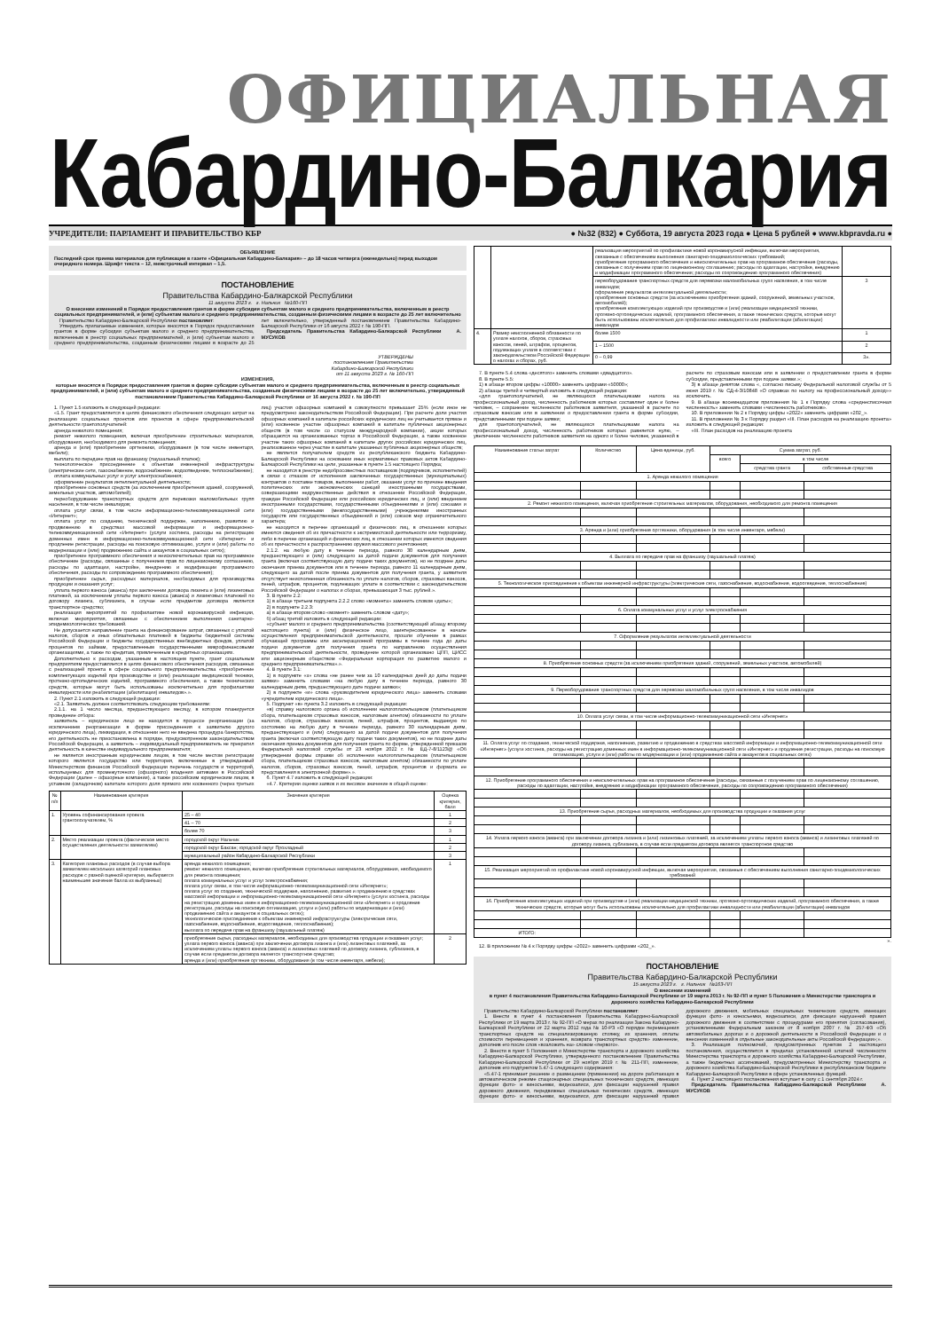ОФИЦИАЛЬНАЯ
Кабардино-Балкария
УЧРЕДИТЕЛИ: ПАРЛАМЕНТ И ПРАВИТЕЛЬСТВО КБР ● №32 (832) ● Суббота, 19 августа 2023 года ● Цена 5 рублей ● www.kbpravda.ru ●
ОБЪЯВЛЕНИЕ
Последний срок приема материалов для публикации в газете «Официальная Кабардино-Балкария» – до 18 часов четверга (еженедельно) перед выходом очередного номера. Шрифт текста – 12, межстрочный интервал – 1,5.
ПОСТАНОВЛЕНИЕ
Правительства Кабардино-Балкарской Республики
11 августа 2023 г. г. Нальчик №160-ПП
О внесении изменений в Порядок предоставления грантов в форме субсидии субъектам малого и среднего предпринимательства, включенным в реестр социальных предпринимателей, и (или) субъектам малого и среднего предпринимательства, созданным физическими лицами в возрасте до 25 лет включительно
Правительство Кабардино-Балкарской Республики постановляет:
Утвердить прилагаемые изменения, которые вносятся в Порядок предоставления грантов в форме субсидии субъектам малого и среднего предпринимательства, включенным в реестр социальных предпринимателей, и (или) субъектам малого и среднего предпринимательства, созданным физическими лицами в возрасте до 25 лет включительно, утвержденный постановлением Правительства Кабардино-Балкарской Республики от 16 августа 2022 г. № 190-ПП.
Председатель Правительства Кабардино-Балкарской Республики А. МУСУКОВ
УТВЕРЖДЕНЫ
постановлением Правительства
Кабардино-Балкарской Республики
от 11 августа 2023 г. № 160-ПП
ИЗМЕНЕНИЯ,
которые вносятся в Порядок предоставления грантов в форме субсидии субъектам малого и среднего предпринимательства, включенным в реестр социальных предпринимателей, и (или) субъектам малого и среднего предпринимательства, созданным физическими лицами в возрасте до 25 лет включительно, утвержденный постановлением Правительства Кабардино-Балкарской Республики от 16 августа 2022 г. № 190-ПП
1. Пункт 1.5 изложить в следующей редакции:
«1.5. Грант предоставляется в целях финансового обеспечения следующих затрат на реализацию социальных проектов или проектов в сфере предпринимательской деятельности грантополучателей:
аренда нежилого помещения;
ремонт нежилого помещения, включая приобретение строительных материалов, оборудования, необходимого для ремонта помещения;
аренда и (или) приобретение оргтехники, оборудования (в том числе инвентаря, мебели);
выплата по передаче прав на франшизу (паушальный платеж);
технологическое присоединение к объектам инженерной инфраструктуры (электрические сети, газоснабжение, водоснабжение, водоотведение, теплоснабжение);
оплата коммунальных услуг и услуг электроснабжения;
оформление результатов интеллектуальной деятельности;
приобретение основных средств (за исключением приобретения зданий, сооружений, земельных участков, автомобилей);
переоборудование транспортных средств для перевозки маломобильных групп населения, в том числе инвалидов;
оплата услуг связи, в том числе информационно-телекоммуникационной сети «Интернет»;
оплата услуг по созданию, технической поддержке, наполнению, развитию и продвижению в средствах массовой информации и информационно-телекоммуникационной сети «Интернет» (услуги хостинга, расходы на регистрацию доменных имен в информационно-телекоммуникационной сети «Интернет» и продление регистрации, расходы на поисковую оптимизацию, услуги и (или) работы по модернизации и (или) продвижению сайта и аккаунтов в социальных сетях);
приобретение программного обеспечения и неисключительных прав на программное обеспечение (расходы, связанные с получением прав по лицензионному соглашению, расходы по адаптации, настройке, внедрению и модификации программного обеспечения, расходы по сопровождению программного обеспечения);
приобретение сырья, расходных материалов, необходимых для производства продукции и оказания услуг;
уплата первого взноса (аванса) при заключении договора лизинга и (или) лизинговых платежей, за исключением уплаты первого взноса (аванса) и лизинговых платежей по договору лизинга, сублизинга, в случае если предметом договора является транспортное средство;
реализация мероприятий по профилактике новой коронавирусной инфекции, включая мероприятия, связанные с обеспечением выполнения санитарно-эпидемиологических требований.
Не допускается направление гранта на финансирование затрат, связанных с уплатой налогов, сборов и иных обязательных платежей в бюджеты бюджетной системы Российской Федерации и бюджеты государственных внебюджетных фондов, уплатой процентов по займам, предоставленным государственными микрофинансовыми организациями, а также по кредитам, привлеченным в кредитных организациях.
Дополнительно к расходам, указанным в настоящем пункте, грант социальным предприятиям предоставляется в целях финансового обеспечения расходов, связанных с реализацией проекта в сфере социального предпринимательства «приобретение комплектующих изделий при производстве и (или) реализации медицинской техники, протезно-ортопедических изделий, программного обеспечения, а также технических средств, которые могут быть использованы исключительно для профилактики инвалидности или реабилитации (абилитации) инвалидов».».
2. Пункт 2.1 изложить в следующей редакции:
«2.1. Заявитель должен соответствовать следующим требованиям:
2.1.1. на 1 число месяца, предшествующего месяцу, в котором планируется проведение отбора:
заявитель – юридическое лицо не находится в процессе реорганизации (за исключением реорганизации в форме присоединения к заявителю другого юридического лица), ликвидации, в отношении него не введена процедура банкротства, его деятельность не приостановлена в порядке, предусмотренном законодательством Российской Федерации, а заявитель – индивидуальный предприниматель не прекратил деятельность в качестве индивидуального предпринимателя;
не является иностранным юридическим лицом, в том числе местом регистрации которого является государство или территория, включенные в утверждаемый Министерством финансов Российской Федерации перечень государств и территорий, используемых для промежуточного (офшорного) владения активами в Российской Федерации (далее – офшорные компании), а также российским юридическим лицом, в уставном (складочном) капитале которого доля прямого или косвенного (через третьих лиц) участия офшорных компаний в совокупности превышает 25% (если иное не предусмотрено законодательством Российской Федерации). При расчете доли участия офшорных компаний в капитале российских юридических лиц не учитывается прямое и (или) косвенное участие офшорных компаний в капитале публичных акционерных обществ (в том числе со статусом международной компании), акции которых обращаются на организованных торгах в Российской Федерации, а также косвенное участие таких офшорных компаний в капитале других российских юридических лиц, реализованное через участие в капитале указанных публичных акционерных обществ;
не является получателем средств из республиканского бюджета Кабардино-Балкарской Республики на основании иных нормативных правовых актов Кабардино-Балкарской Республики на цели, указанные в пункте 1.5 настоящего Порядка;
не находится в реестре недобросовестных поставщиков (подрядчиков, исполнителей) в связи с отказом от исполнения заключенных государственных (муниципальных) контрактов о поставке товаров, выполнении работ, оказании услуг по причине введения политических или экономических санкций иностранными государствами, совершающими недружественные действия в отношении Российской Федерации, граждан Российской Федерации или российских юридических лиц, и (или) введением иностранными государствами, государственными объединениями и (или) союзами и (или) государственными (межгосударственными) учреждениями иностранных государств или государственных объединений и (или) союзов мер ограничительного характера;
не находится в перечне организаций и физических лиц, в отношении которых имеются сведения об их причастности к экстремистской деятельности или терроризму, либо в перечне организаций и физических лиц, в отношении которых имеются сведения об их причастности к распространению оружия массового уничтожения;
2.1.2. на любую дату в течение периода, равного 30 календарным дням, предшествующего и (или) следующего за датой подачи документов для получения гранта (включая соответствующую дату подачи таких документов), но не позднее даты окончания приема документов или в течение периода, равного 11 календарным дням, следующего за датой после приема документов для получения гранта, у заявителя отсутствует неисполненная обязанность по уплате налогов, сборов, страховых взносов, пеней, штрафов, процентов, подлежащих уплате в соответствии с законодательством Российской Федерации о налогах и сборах, превышающая 3 тыс. рублей.».
3. В пункте 2.2:
1) в абзаце третьем подпункта 2.2.2 слово «момента» заменить словом «даты»;
2) в подпункте 2.2.3:
а) в абзаце втором слово «момент» заменить словом «дату»;
б) абзац третий изложить в следующей редакции:
«субъект малого и среднего предпринимательства (соответствующий абзацу второму настоящего пункта) и (или) физическое лицо, заинтересованное в начале осуществления предпринимательской деятельности, прошли обучение в рамках обучающей программы или акселерационной программы в течение года до даты подачи документов для получения гранта по направлению осуществления предпринимательской деятельности, проведение которой организовано ЦПП, ЦИСС или акционерным обществом «Федеральная корпорация по развитию малого и среднего предпринимательства».».
4. В пункте 3.1:
1) в подпункте «з» слова «не ранее чем за 10 календарных дней до даты подачи заявки» заменить словами «на любую дату в течение периода, равного 30 календарным дням, предшествующего дате подачи заявки»;
2) в подпункте «и» слова «руководителем юридического лица» заменить словами «учредителем юридического лица».
5. Подпункт «в» пункта 3.2 изложить в следующей редакции:
«в) справку налогового органа об исполнении налогоплательщиком (плательщиком сбора, плательщиком страховых взносов, налоговым агентом) обязанности по уплате налогов, сборов, страховых взносов, пеней, штрафов, процентов, выданную по состоянию на любую дату в течение периода, равного 30 календарным дням, предшествующего и (или) следующего за датой подачи документов для получения гранта (включая соответствующую дату подачи таких документов), но не позднее даты окончания приема документов для получения гранта по форме, утвержденной приказом Федеральной налоговой службы от 23 ноября 2022 г. № ЕД-7-8/1123@ «Об утверждении формы справки об исполнении налогоплательщиком (плательщиком сбора, плательщиком страховых взносов, налоговым агентом) обязанности по уплате налогов, сборов, страховых взносов, пеней, штрафов, процентов и формата ее представления в электронной форме».».
6. Пункт 4.7 изложить в следующей редакции:
«4.7. Критерии оценки заявок и их весовое значение в общей оценке:
| № п/п | Наименование критерия | Значения критерия | Оценка критерия, балл |
| --- | --- | --- | --- |
| 1. | Уровень софинансирования проекта грантополучателем, % | 25 – 40 | 1 |
| | | 41 – 70 | 2 |
| | | более 70 | 3 |
| 2. | Место реализации проекта (фактическое место осуществления деятельности заявителем) | городской округ Нальчик | 1 |
| | | городской округ Баксан; городской округ Прохладный | 2 |
| | | муниципальный район Кабардино-Балкарской Республики | 3 |
| 3. | Категория плановых расходов (в случае выбора заявителем нескольких категорий плановых расходов с разной оценкой критерия, выбирается наименьшее значение балла из выбранных) | аренда нежилого помещения; ремонт нежилого помещения, включая приобретение строительных материалов, оборудования, необходимого для ремонта помещения; оплата коммунальных услуг и услуг электроснабжения; оплата услуг связи, в том числе информационно-телекоммуникационной сети «Интернет»; оплата услуг по созданию, технической поддержке, наполнению, развитию и продвижению в средствах массовой информации и информационно-телекоммуникационной сети «Интернет» (услуги хостинга, расходы на регистрацию доменных имен в информационно-телекоммуникационной сети «Интернет» и продление регистрации, расходы на поисковую оптимизацию, услуги и (или) работы по модернизации и (или) продвижению сайта и аккаунтов в социальных сетях); технологическое присоединение к объектам инженерной инфраструктуры (электрические сети, газоснабжение, водоснабжение, водоотведение, теплоснабжение); выплата по передаче прав на франшизу (паушальный платеж) | 1 |
| | | приобретение сырья, расходных материалов, необходимых для производства продукции и оказания услуг; уплата первого взноса (аванса) при заключении договора лизинга и (или) лизинговых платежей, за исключением уплаты первого взноса (аванса) и лизинговых платежей по договору лизинга, сублизинга, в случае если предметом договора является транспортное средство; аренда и (или) приобретение оргтехники, оборудования (в том числе инвентаря, мебели); | 2 |
| | | реализация мероприятий по профилактике новой коронавирусной инфекции, включая мероприятия, связанные с обеспечением выполнения санитарно-эпидемиологических требований; приобретение программного обеспечения и неисключительных прав на программное обеспечение (расходы, связанные с получением прав по лицензионному соглашению; расходы по адаптации, настройке, внедрению и модификации программного обеспечения; расходы по сопровождению программного обеспечения) | |
| | | переоборудование транспортных средств для перевозки маломобильных групп населения, в том числе инвалидов; оформление результатов интеллектуальной деятельности; приобретение основных средств (за исключением приобретения зданий, сооружений, земельных участков, автомобилей); приобретение комплектующих изделий при производстве и (или) реализации медицинской техники, протезно-ортопедических изделий, программного обеспечения, а также технических средств, которые могут быть использованы исключительно для профилактики инвалидности или реабилитации (абилитации) инвалидов | 3 |
| 4. | Размер неисполненной обязанности по уплате налогов, сборов, страховых взносов, пеней, штрафов, процентов, подлежащих уплате в соответствии с законодательством Российской Федерации о налогах и сборах, руб. | более 1500 | 1 |
| | | 1 – 1500 | 2 |
| | | 0 – 0,99 | 3». |
7. В пункте 5.4 слова «десятого» заменить словами «двадцатого».
8. В пункте 5.5:
1) в абзаце втором цифры «10000» заменить цифрами «50000»;
2) абзацы третий и четвертый изложить в следующей редакции:
«для грантополучателей, не являющихся плательщиками налога на профессиональный доход, численность работников которых составляет один и более человек, – сохранение численности работников заявителя, указанной в расчете по страховым взносам или в заявлении о предоставлении гранта в форме субсидии, представленными при подаче заявки;
для грантополучателей, не являющихся плательщиками налога на профессиональный доход, численность работников которых равняется нулю, – увеличение численности работников заявителя на одного и более человек, указанной в расчете по страховым взносам или в заявлении о предоставлении гранта в форме субсидии, представленными при подаче заявки.»;
3) в абзаце девятом слова «, согласно письму Федеральной налоговой службы от 5 июня 2019 г. № СД-4-3/10848 «О справках по налогу на профессиональный доход»» исключить.
9. В абзаце восемнадцатом приложения № 1 к Порядку слова «среднесписочная численность» заменить словами «численность работников».
10. В приложении № 2 к Порядку цифры «2022» заменить цифрами «202_».
11. В приложении № 3 к Порядку раздел «III. План расходов на реализацию проекта» изложить в следующей редакции:
«III. План расходов на реализацию проекта
| Наименование статьи затрат | Количество | Цена единицы, руб. | Сумма затрат, руб. | | |
| | | | всего | в том числе | |
| | | | | средства гранта | собственные средства |
| 1. Аренда нежилого помещения | | | | | |
| 2. Ремонт нежилого помещения, включая приобретение строительных материалов, оборудования, необходимого для ремонта помещения | | | | | |
| 3. Аренда и (или) приобретение оргтехники, оборудования (в том числе инвентаря, мебели) | | | | | |
| 4. Выплата по передаче прав на франшизу (паушальный платеж) | | | | | |
| 5. Технологическое присоединение к объектам инженерной инфраструктуры (электрические сети, газоснабжение, водоснабжение, водоотведение, теплоснабжение) | | | | | |
| 6. Оплата коммунальных услуг и услуг электроснабжения | | | | | |
| 7. Оформление результатов интеллектуальной деятельности | | | | | |
| 8. Приобретение основных средств (за исключением приобретения зданий, сооружений, земельных участков, автомобилей) | | | | | |
| 9. Переоборудование транспортных средств для перевозки маломобильных групп населения, в том числе инвалидов | | | | | |
| 10. Оплата услуг связи, в том числе информационно-телекоммуникационной сети «Интернет» | | | | | |
| 11. Оплата услуг по созданию, технической поддержке, наполнению, развитию и продвижению в средствах массовой информации и информационно-телекоммуникационной сети «Интернет» (услуги хостинга, расходы на регистрацию доменных имен в информационно-телекоммуникационной сети «Интернет» и продление регистрации, расходы на поисковую оптимизацию, услуги и (или) работы по модернизации и (или) продвижению сайта и аккаунтов в социальных сетях) | | | | | |
| 12. Приобретение программного обеспечения и неисключительных прав на программное обеспечение (расходы, связанные с получением прав по лицензионному соглашению, расходы по адаптации, настройке, внедрению и модификации программного обеспечения, расходы по сопровождению программного обеспечения) | | | | | |
| 13. Приобретение сырья, расходных материалов, необходимых для производства продукции и оказания услуг | | | | | |
| 14. Уплата первого взноса (аванса) при заключении договора лизинга и (или) лизинговых платежей, за исключением уплаты первого взноса (аванса) и лизинговых платежей по договору лизинга, сублизинга, в случае если предметом договора является транспортное средство | | | | | |
| 15. Реализация мероприятий по профилактике новой коронавирусной инфекции, включая мероприятия, связанные с обеспечением выполнения санитарно-эпидемиологических требований | | | | | |
| 16. Приобретение комплектующих изделий при производстве и (или) реализации медицинской техники, протезно-ортопедических изделий, программного обеспечения, а также технических средств, которые могут быть использованы исключительно для профилактики инвалидности или реабилитации (абилитации) инвалидов | | | | | |
| ИТОГО: | | | | | |
».
12. В приложении № 4 к Порядку цифры «2022» заменить цифрами «202_».
ПОСТАНОВЛЕНИЕ
Правительства Кабардино-Балкарской Республики
15 августа 2023 г. г. Нальчик №163-ПП
О внесении изменений
в пункт 4 постановления Правительства Кабардино-Балкарской Республики от 19 марта 2013 г. № 92-ПП и пункт 5 Положения о Министерстве транспорта и дорожного хозяйства Кабардино-Балкарской Республики
Правительство Кабардино-Балкарской Республики постановляет:
1. Внести в пункт 4 постановления Правительства Кабардино-Балкарской Республики от 19 марта 2013 г. № 92-ПП «О мерах по реализации Закона Кабардино-Балкарской Республики от 22 марта 2012 года № 10-РЗ «О порядке перемещения транспортных средств на специализированную стоянку, их хранения, оплаты стоимости перемещения и хранения, возврата транспортных средств» изменение, дополнив его после слов «возложить на» словом «первого».
2. Внести в пункт 5 Положения о Министерстве транспорта и дорожного хозяйства Кабардино-Балкарской Республики, утвержденного постановлением Правительства Кабардино-Балкарской Республики от 29 ноября 2019 г. № 211-ПП, изменение, дополнив его подпунктом 5.47-1 следующего содержания:
«5.47-1 принимает решение о размещении (применении) на дороге работающих в автоматическом режиме стационарных специальных технических средств, имеющих функции фото- и киносъемки, видеозаписи, для фиксации нарушений правил дорожного движения, передвижных специальных технических средств, имеющих функции фото- и киносъемки, видеозаписи, для фиксации нарушений правил дорожного движения, мобильных специальных технических средств, имеющих функции фото- и киносъемки, видеозаписи, для фиксации нарушений правил дорожного движения в соответствии с процедурами его принятия (согласования), установленными Федеральным законом от 8 ноября 2007 г. № 257-ФЗ «Об автомобильных дорогах и о дорожной деятельности в Российской Федерации и о внесении изменений в отдельные законодательные акты Российской Федерации»;».
3. Реализация полномочий, предусмотренных пунктом 2 настоящего постановления, осуществляется в пределах установленной штатной численности Министерства транспорта и дорожного хозяйства Кабардино-Балкарской Республики, а также бюджетных ассигнований, предусмотренных Министерству транспорта и дорожного хозяйства Кабардино-Балкарской Республики в республиканском бюджете Кабардино-Балкарской Республики в сфере установленных функций.
4. Пункт 2 настоящего постановления вступает в силу с 1 сентября 2024 г.
Председатель Правительства Кабардино-Балкарской Республики А. МУСУКОВ